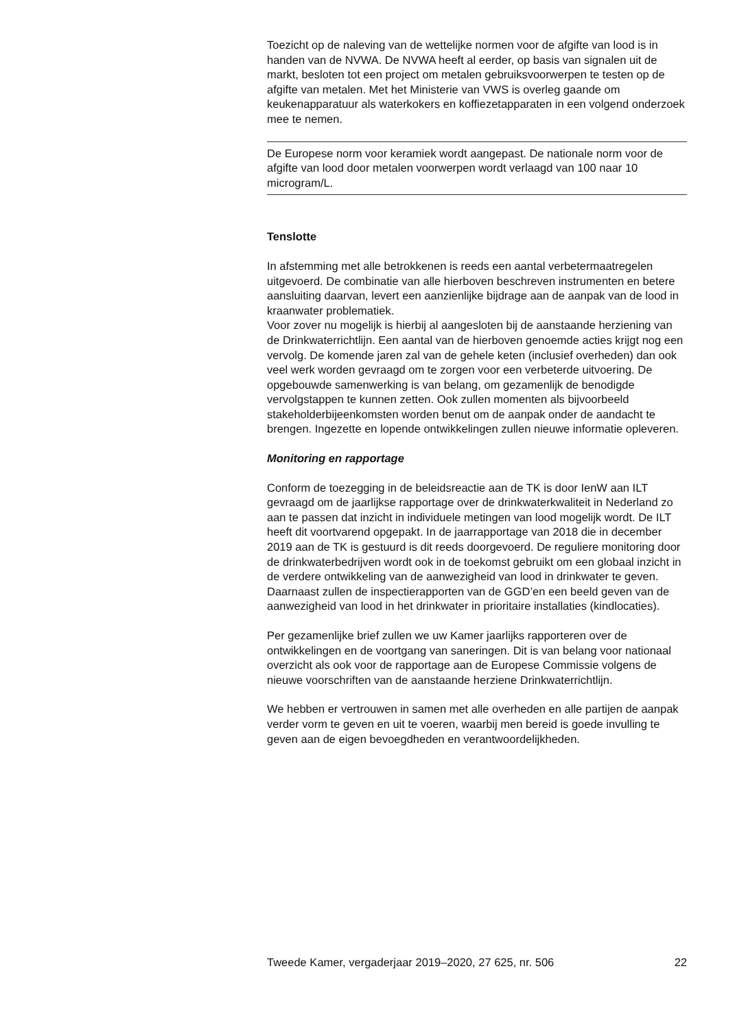Toezicht op de naleving van de wettelijke normen voor de afgifte van lood is in handen van de NVWA. De NVWA heeft al eerder, op basis van signalen uit de markt, besloten tot een project om metalen gebruiksvoorwerpen te testen op de afgifte van metalen. Met het Ministerie van VWS is overleg gaande om keukenapparatuur als waterkokers en koffiezetapparaten in een volgend onderzoek mee te nemen.
De Europese norm voor keramiek wordt aangepast. De nationale norm voor de afgifte van lood door metalen voorwerpen wordt verlaagd van 100 naar 10 microgram/L.
Tenslotte
In afstemming met alle betrokkenen is reeds een aantal verbetermaatregelen uitgevoerd. De combinatie van alle hierboven beschreven instrumenten en betere aansluiting daarvan, levert een aanzienlijke bijdrage aan de aanpak van de lood in kraanwater problematiek.
Voor zover nu mogelijk is hierbij al aangesloten bij de aanstaande herziening van de Drinkwaterrichtlijn. Een aantal van de hierboven genoemde acties krijgt nog een vervolg. De komende jaren zal van de gehele keten (inclusief overheden) dan ook veel werk worden gevraagd om te zorgen voor een verbeterde uitvoering. De opgebouwde samenwerking is van belang, om gezamenlijk de benodigde vervolgstappen te kunnen zetten. Ook zullen momenten als bijvoorbeeld stakeholderbijeenkomsten worden benut om de aanpak onder de aandacht te brengen. Ingezette en lopende ontwikkelingen zullen nieuwe informatie opleveren.
Monitoring en rapportage
Conform de toezegging in de beleidsreactie aan de TK is door IenW aan ILT gevraagd om de jaarlijkse rapportage over de drinkwaterkwaliteit in Nederland zo aan te passen dat inzicht in individuele metingen van lood mogelijk wordt. De ILT heeft dit voortvarend opgepakt. In de jaarrapportage van 2018 die in december 2019 aan de TK is gestuurd is dit reeds doorgevoerd. De reguliere monitoring door de drinkwaterbedrijven wordt ook in de toekomst gebruikt om een globaal inzicht in de verdere ontwikkeling van de aanwezigheid van lood in drinkwater te geven. Daarnaast zullen de inspectierapporten van de GGD’en een beeld geven van de aanwezigheid van lood in het drinkwater in prioritaire installaties (kindlocaties).
Per gezamenlijke brief zullen we uw Kamer jaarlijks rapporteren over de ontwikkelingen en de voortgang van saneringen. Dit is van belang voor nationaal overzicht als ook voor de rapportage aan de Europese Commissie volgens de nieuwe voorschriften van de aanstaande herziene Drinkwaterrichtlijn.
We hebben er vertrouwen in samen met alle overheden en alle partijen de aanpak verder vorm te geven en uit te voeren, waarbij men bereid is goede invulling te geven aan de eigen bevoegdheden en verantwoordelijkheden.
Tweede Kamer, vergaderjaar 2019–2020, 27 625, nr. 506 22